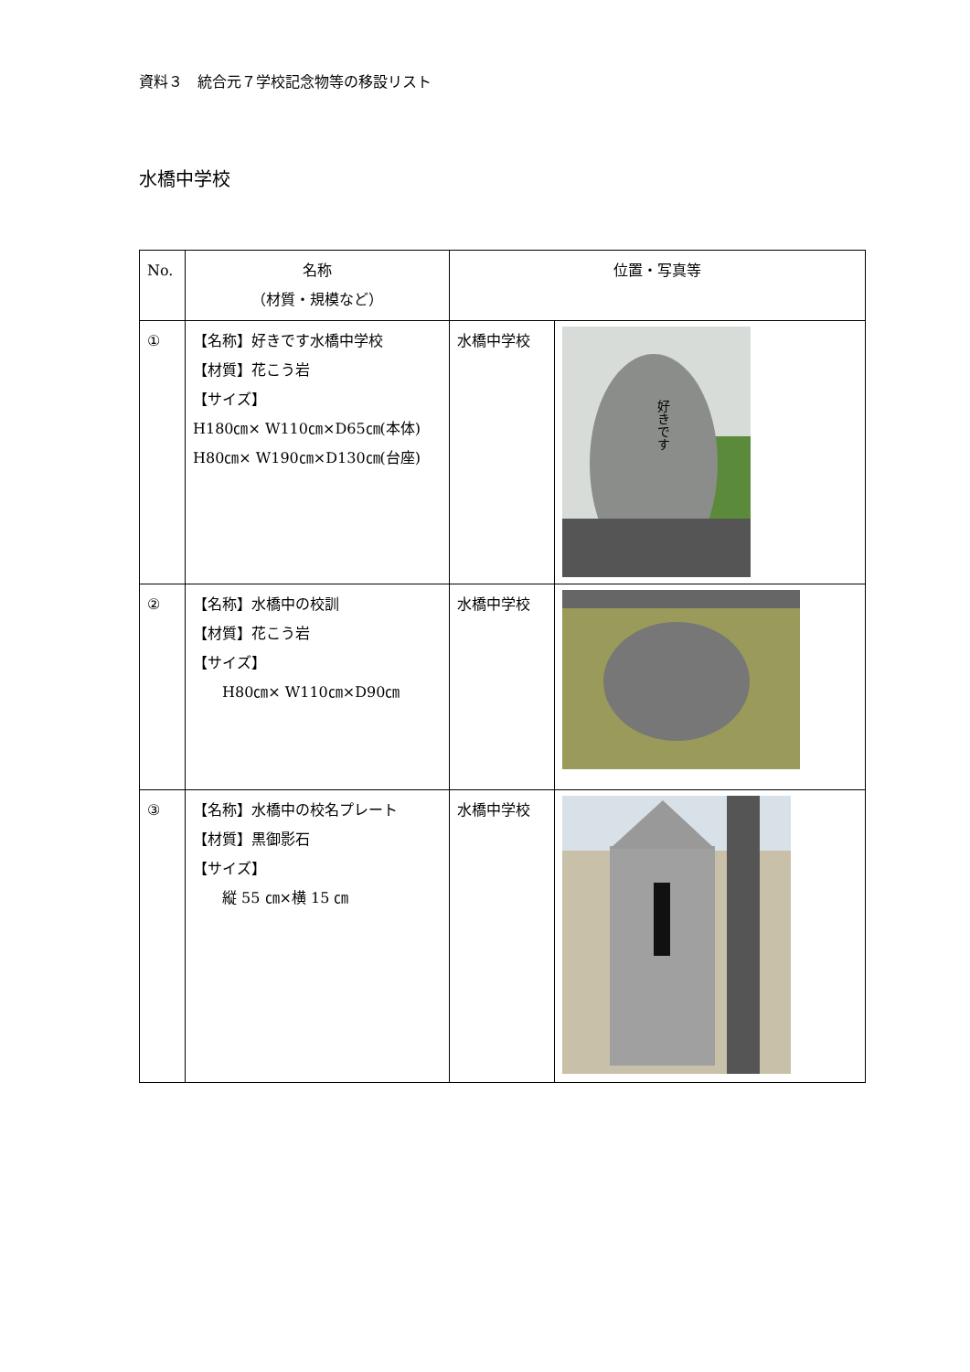資料３　統合元７学校記念物等の移設リスト
水橋中学校
| No. | 名称 （材質・規模など） | 位置・写真等 | |
| --- | --- | --- | --- |
| ① | 【名称】好きです水橋中学校 【材質】花こう岩 【サイズ】 H180㎝× W110㎝×D65㎝(本体) H80㎝× W190㎝×D130㎝(台座) | 水橋中学校 | 好きです |
| ② | 【名称】水橋中の校訓 【材質】花こう岩 【サイズ】 H80㎝× W110㎝×D90㎝ | 水橋中学校 | |
| ③ | 【名称】水橋中の校名プレート 【材質】黒御影石 【サイズ】 縦 55 ㎝×横 15 ㎝ | 水橋中学校 | |